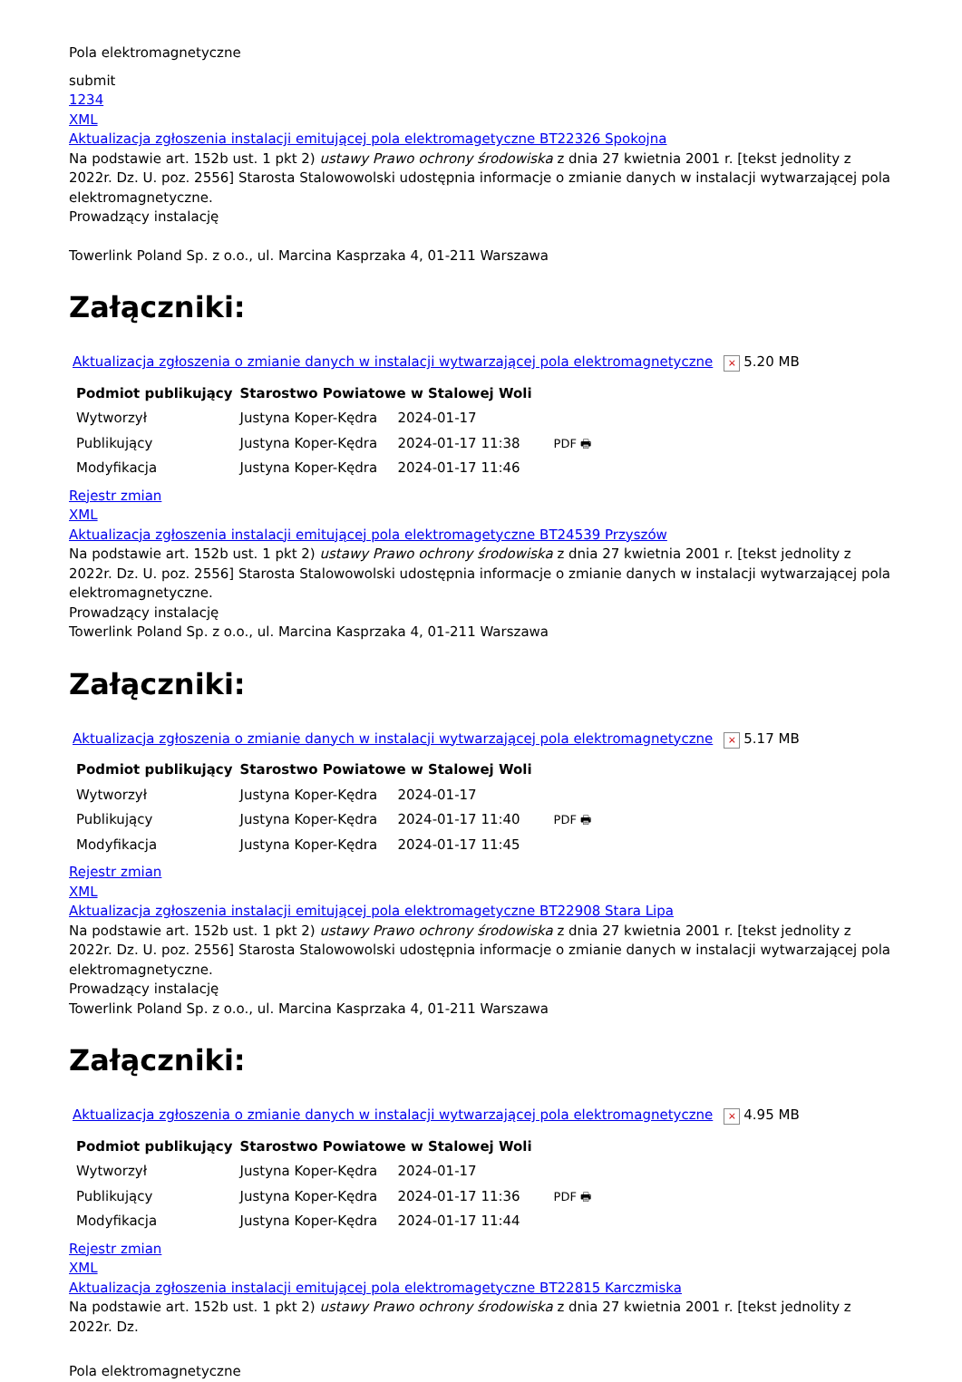Pola elektromagnetyczne
submit
1234
XML
Aktualizacja zgłoszenia instalacji emitującej pola elektromagetyczne BT22326 Spokojna
Na podstawie art. 152b ust. 1 pkt 2) ustawy Prawo ochrony środowiska z dnia 27 kwietnia 2001 r. [tekst jednolity z 2022r. Dz. U. poz. 2556] Starosta Stalowowolski udostępnia informacje o zmianie danych w instalacji wytwarzającej pola elektromagnetyczne.
Prowadzący instalację
Towerlink Poland Sp. z o.o., ul. Marcina Kasprzaka 4, 01-211 Warszawa
Załączniki:
Aktualizacja zgłoszenia o zmianie danych w instalacji wytwarzającej pola elektromagnetyczne × 5.20 MB
| Podmiot publikujący | Starostwo Powiatowe w Stalowej Woli | | |
| Wytworzył | Justyna Koper-Kędra | 2024-01-17 | PDF 🖶 |
| Publikujący | Justyna Koper-Kędra | 2024-01-17 11:38 | |
| Modyfikacja | Justyna Koper-Kędra | 2024-01-17 11:46 | |
Rejestr zmian
XML
Aktualizacja zgłoszenia instalacji emitującej pola elektromagetyczne BT24539 Przyszów
Na podstawie art. 152b ust. 1 pkt 2) ustawy Prawo ochrony środowiska z dnia 27 kwietnia 2001 r. [tekst jednolity z 2022r. Dz. U. poz. 2556] Starosta Stalowowolski udostępnia informacje o zmianie danych w instalacji wytwarzającej pola elektromagnetyczne.
Prowadzący instalację
Towerlink Poland Sp. z o.o., ul. Marcina Kasprzaka 4, 01-211 Warszawa
Załączniki:
Aktualizacja zgłoszenia o zmianie danych w instalacji wytwarzającej pola elektromagnetyczne × 5.17 MB
| Podmiot publikujący | Starostwo Powiatowe w Stalowej Woli | | |
| Wytworzył | Justyna Koper-Kędra | 2024-01-17 | PDF 🖶 |
| Publikujący | Justyna Koper-Kędra | 2024-01-17 11:40 | |
| Modyfikacja | Justyna Koper-Kędra | 2024-01-17 11:45 | |
Rejestr zmian
XML
Aktualizacja zgłoszenia instalacji emitującej pola elektromagetyczne BT22908 Stara Lipa
Na podstawie art. 152b ust. 1 pkt 2) ustawy Prawo ochrony środowiska z dnia 27 kwietnia 2001 r. [tekst jednolity z 2022r. Dz. U. poz. 2556] Starosta Stalowowolski udostępnia informacje o zmianie danych w instalacji wytwarzającej pola elektromagnetyczne.
Prowadzący instalację
Towerlink Poland Sp. z o.o., ul. Marcina Kasprzaka 4, 01-211 Warszawa
Załączniki:
Aktualizacja zgłoszenia o zmianie danych w instalacji wytwarzającej pola elektromagnetyczne × 4.95 MB
| Podmiot publikujący | Starostwo Powiatowe w Stalowej Woli | | |
| Wytworzył | Justyna Koper-Kędra | 2024-01-17 | PDF 🖶 |
| Publikujący | Justyna Koper-Kędra | 2024-01-17 11:36 | |
| Modyfikacja | Justyna Koper-Kędra | 2024-01-17 11:44 | |
Rejestr zmian
XML
Aktualizacja zgłoszenia instalacji emitującej pola elektromagetyczne BT22815 Karczmiska
Na podstawie art. 152b ust. 1 pkt 2) ustawy Prawo ochrony środowiska z dnia 27 kwietnia 2001 r. [tekst jednolity z 2022r. Dz.
Pola elektromagnetyczne